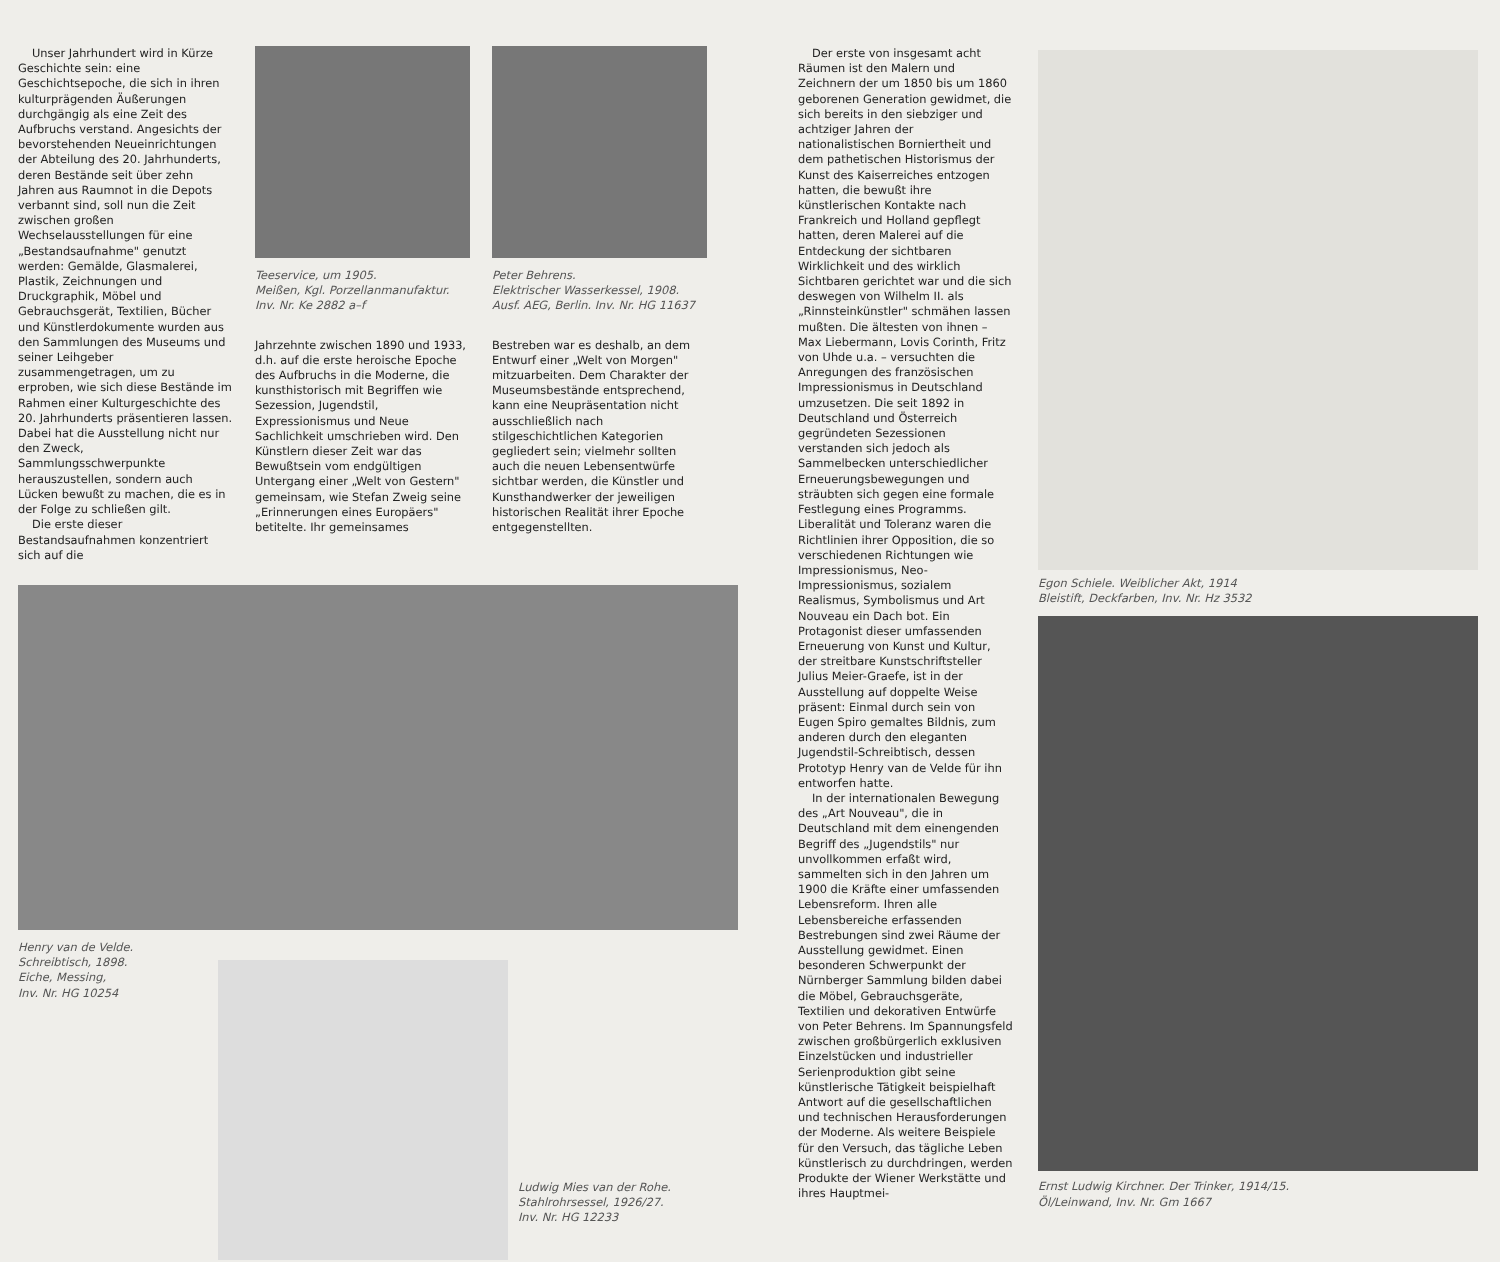Unser Jahrhundert wird in Kürze Geschichte sein: eine Geschichtsepoche, die sich in ihren kulturprägenden Äußerungen durchgängig als eine Zeit des Aufbruchs verstand. Angesichts der bevorstehenden Neueinrichtungen der Abteilung des 20. Jahrhunderts, deren Bestände seit über zehn Jahren aus Raumnot in die Depots verbannt sind, soll nun die Zeit zwischen großen Wechselausstellungen für eine „Bestandsaufnahme" genutzt werden: Gemälde, Glasmalerei, Plastik, Zeichnungen und Druckgraphik, Möbel und Gebrauchsgerät, Textilien, Bücher und Künstlerdokumente wurden aus den Sammlungen des Museums und seiner Leihgeber zusammengetragen, um zu erproben, wie sich diese Bestände im Rahmen einer Kulturgeschichte des 20. Jahrhunderts präsentieren lassen. Dabei hat die Ausstellung nicht nur den Zweck, Sammlungsschwerpunkte herauszustellen, sondern auch Lücken bewußt zu machen, die es in der Folge zu schließen gilt.
Die erste dieser Bestandsaufnahmen konzentriert sich auf die
Teeservice, um 1905.
Meißen, Kgl. Porzellanmanufaktur.
Inv. Nr. Ke 2882 a–f
Jahrzehnte zwischen 1890 und 1933, d.h. auf die erste heroische Epoche des Aufbruchs in die Moderne, die kunsthistorisch mit Begriffen wie Sezession, Jugendstil, Expressionismus und Neue Sachlichkeit umschrieben wird. Den Künstlern dieser Zeit war das Bewußtsein vom endgültigen Untergang einer „Welt von Gestern" gemeinsam, wie Stefan Zweig seine „Erinnerungen eines Europäers" betitelte. Ihr gemeinsames
Peter Behrens.
Elektrischer Wasserkessel, 1908.
Ausf. AEG, Berlin. Inv. Nr. HG 11637
Bestreben war es deshalb, an dem Entwurf einer „Welt von Morgen" mitzuarbeiten. Dem Charakter der Museumsbestände entsprechend, kann eine Neupräsentation nicht ausschließlich nach stilgeschichtlichen Kategorien gegliedert sein; vielmehr sollten auch die neuen Lebensentwürfe sichtbar werden, die Künstler und Kunsthandwerker der jeweiligen historischen Realität ihrer Epoche entgegenstellten.
Henry van de Velde.
Schreibtisch, 1898.
Eiche, Messing,
Inv. Nr. HG 10254
Ludwig Mies van der Rohe.
Stahlrohrsessel, 1926/27.
Inv. Nr. HG 12233
Der erste von insgesamt acht Räumen ist den Malern und Zeichnern der um 1850 bis um 1860 geborenen Generation gewidmet, die sich bereits in den siebziger und achtziger Jahren der nationalistischen Borniertheit und dem pathetischen Historismus der Kunst des Kaiserreiches entzogen hatten, die bewußt ihre künstlerischen Kontakte nach Frankreich und Holland gepflegt hatten, deren Malerei auf die Entdeckung der sichtbaren Wirklichkeit und des wirklich Sichtbaren gerichtet war und die sich deswegen von Wilhelm II. als „Rinnsteinkünstler" schmähen lassen mußten. Die ältesten von ihnen – Max Liebermann, Lovis Corinth, Fritz von Uhde u.a. – versuchten die Anregungen des französischen Impressionismus in Deutschland umzusetzen. Die seit 1892 in Deutschland und Österreich gegründeten Sezessionen verstanden sich jedoch als Sammelbecken unterschiedlicher Erneuerungsbewegungen und sträubten sich gegen eine formale Festlegung eines Programms. Liberalität und Toleranz waren die Richtlinien ihrer Opposition, die so verschiedenen Richtungen wie Impressionismus, Neo-Impressionismus, sozialem Realismus, Symbolismus und Art Nouveau ein Dach bot. Ein Protagonist dieser umfassenden Erneuerung von Kunst und Kultur, der streitbare Kunstschriftsteller Julius Meier-Graefe, ist in der Ausstellung auf doppelte Weise präsent: Einmal durch sein von Eugen Spiro gemaltes Bildnis, zum anderen durch den eleganten Jugendstil-Schreibtisch, dessen Prototyp Henry van de Velde für ihn entworfen hatte.
In der internationalen Bewegung des „Art Nouveau", die in Deutschland mit dem einengenden Begriff des „Jugendstils" nur unvollkommen erfaßt wird, sammelten sich in den Jahren um 1900 die Kräfte einer umfassenden Lebensreform. Ihren alle Lebensbereiche erfassenden Bestrebungen sind zwei Räume der Ausstellung gewidmet. Einen besonderen Schwerpunkt der Nürnberger Sammlung bilden dabei die Möbel, Gebrauchsgeräte, Textilien und dekorativen Entwürfe von Peter Behrens. Im Spannungsfeld zwischen großbürgerlich exklusiven Einzelstücken und industrieller Serienproduktion gibt seine künstlerische Tätigkeit beispielhaft Antwort auf die gesellschaftlichen und technischen Herausforderungen der Moderne. Als weitere Beispiele für den Versuch, das tägliche Leben künstlerisch zu durchdringen, werden Produkte der Wiener Werkstätte und ihres Hauptmei-
Egon Schiele. Weiblicher Akt, 1914
Bleistift, Deckfarben, Inv. Nr. Hz 3532
Ernst Ludwig Kirchner. Der Trinker, 1914/15.
Öl/Leinwand, Inv. Nr. Gm 1667